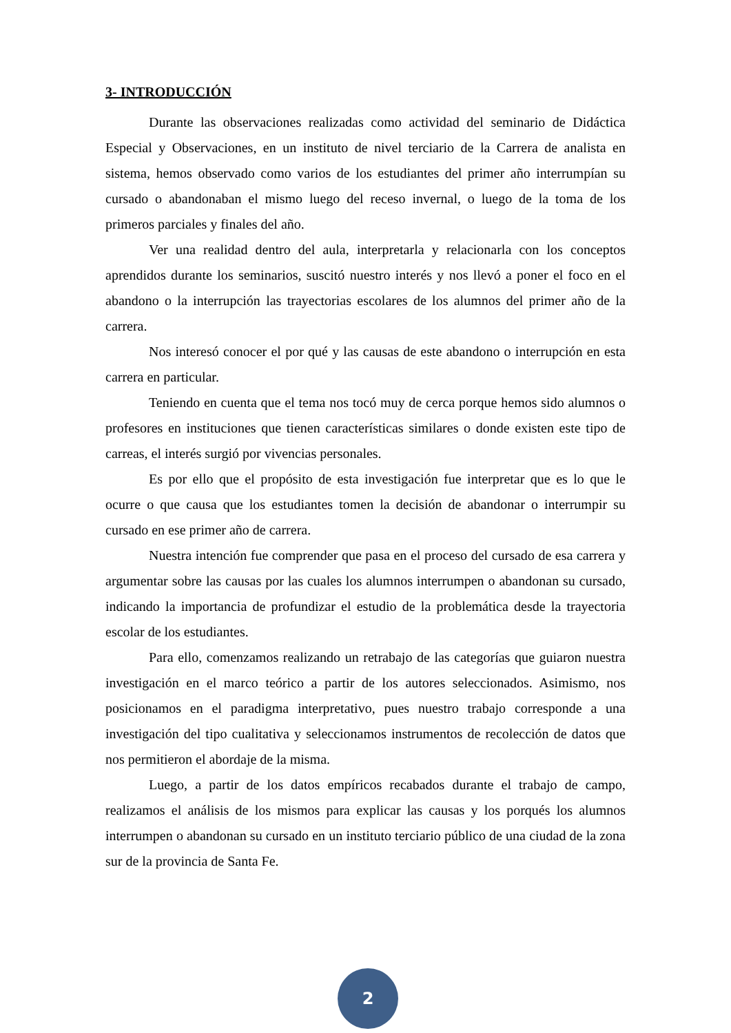3- INTRODUCCIÓN
Durante las observaciones realizadas como actividad del seminario de Didáctica Especial y Observaciones, en un instituto de nivel terciario de la Carrera de analista en sistema, hemos observado como varios de los estudiantes del primer año interrumpían su cursado o abandonaban el mismo luego del receso invernal, o luego de la toma de los primeros parciales y finales del año.
Ver una realidad dentro del aula, interpretarla y relacionarla con los conceptos aprendidos durante los seminarios, suscitó nuestro interés y nos llevó a poner el foco en el abandono o la interrupción las trayectorias escolares de los alumnos del primer año de la carrera.
Nos interesó conocer el por qué y las causas de este abandono o interrupción en esta carrera en particular.
Teniendo en cuenta que el tema nos tocó muy de cerca porque hemos sido alumnos o profesores en instituciones que tienen características similares o donde existen este tipo de carreas, el interés surgió por vivencias personales.
Es por ello que el propósito de esta investigación fue interpretar que es lo que le ocurre o que causa que los estudiantes tomen la decisión de abandonar o interrumpir su cursado en ese primer año de carrera.
Nuestra intención fue comprender que pasa en el proceso del cursado de esa carrera y argumentar sobre las causas por las cuales los alumnos interrumpen o abandonan su cursado, indicando la importancia de profundizar el estudio de la problemática desde la trayectoria escolar de los estudiantes.
Para ello, comenzamos realizando un retrabajo de las categorías que guiaron nuestra investigación en el marco teórico a partir de los autores seleccionados. Asimismo, nos posicionamos en el paradigma interpretativo, pues nuestro trabajo corresponde a una investigación del tipo cualitativa y seleccionamos instrumentos de recolección de datos que nos permitieron el abordaje de la misma.
Luego, a partir de los datos empíricos recabados durante el trabajo de campo, realizamos el análisis de los mismos para explicar las causas y los porqués los alumnos interrumpen o abandonan su cursado en un instituto terciario público de una ciudad de la zona sur de la provincia de Santa Fe.
2